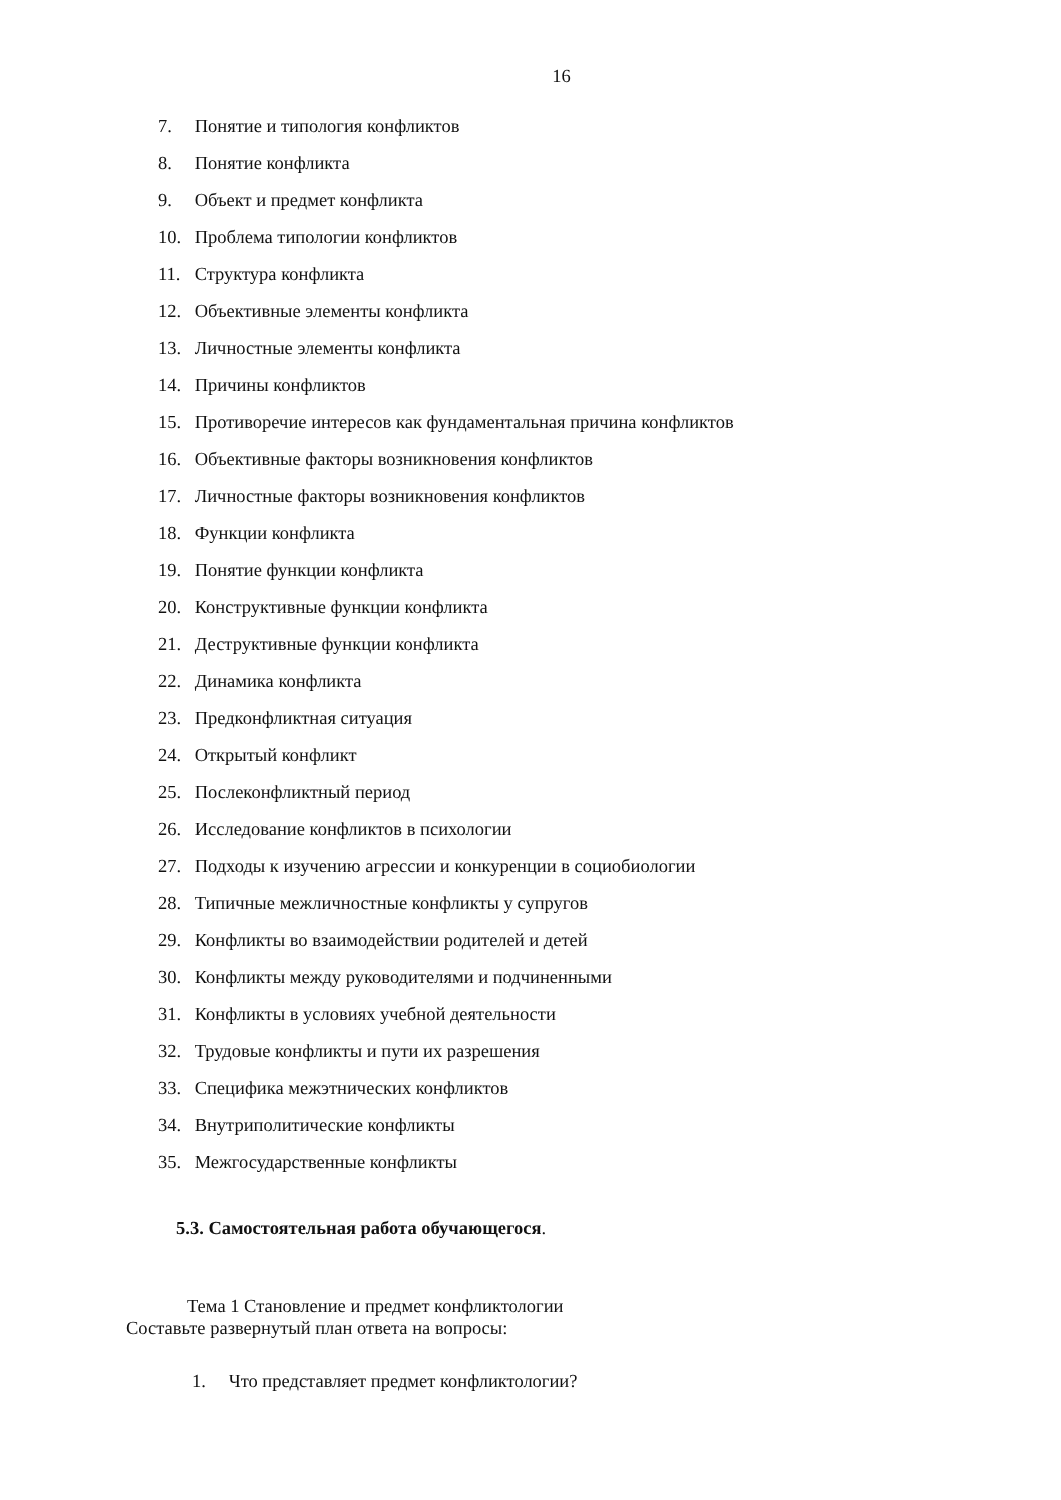16
7. Понятие и типология конфликтов
8. Понятие конфликта
9. Объект и предмет конфликта
10. Проблема типологии конфликтов
11. Структура конфликта
12. Объективные элементы конфликта
13. Личностные элементы конфликта
14. Причины конфликтов
15. Противоречие интересов как фундаментальная причина конфликтов
16. Объективные факторы возникновения конфликтов
17. Личностные факторы возникновения конфликтов
18. Функции конфликта
19. Понятие функции конфликта
20. Конструктивные функции конфликта
21. Деструктивные функции конфликта
22. Динамика конфликта
23. Предконфликтная ситуация
24. Открытый конфликт
25. Послеконфликтный период
26. Исследование конфликтов в психологии
27. Подходы к изучению агрессии и конкуренции в социобиологии
28. Типичные межличностные конфликты у супругов
29. Конфликты во взаимодействии родителей и детей
30. Конфликты между руководителями и подчиненными
31. Конфликты в условиях учебной деятельности
32. Трудовые конфликты и пути их разрешения
33. Специфика межэтнических конфликтов
34. Внутриполитические конфликты
35. Межгосударственные конфликты
5.3. Самостоятельная работа обучающегося.
Тема 1 Становление и предмет конфликтологии
Составьте развернутый план ответа на вопросы:
1. Что представляет предмет конфликтологии?